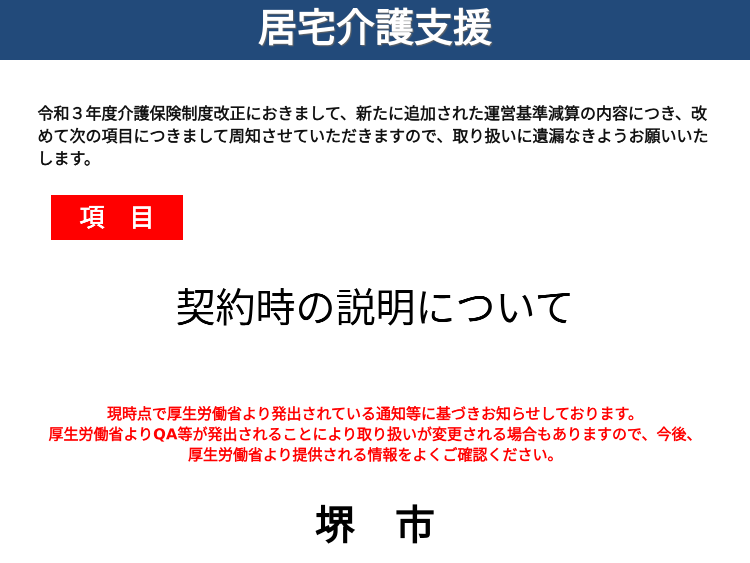居宅介護支援
令和３年度介護保険制度改正におきまして、新たに追加された運営基準減算の内容につき、改めて次の項目につきまして周知させていただきますので、取り扱いに遺漏なきようお願いいたします。
項　目
契約時の説明について
現時点で厚生労働省より発出されている通知等に基づきお知らせしております。
厚生労働省よりQA等が発出されることにより取り扱いが変更される場合もありますので、今後、厚生労働省より提供される情報をよくご確認ください。
堺　市